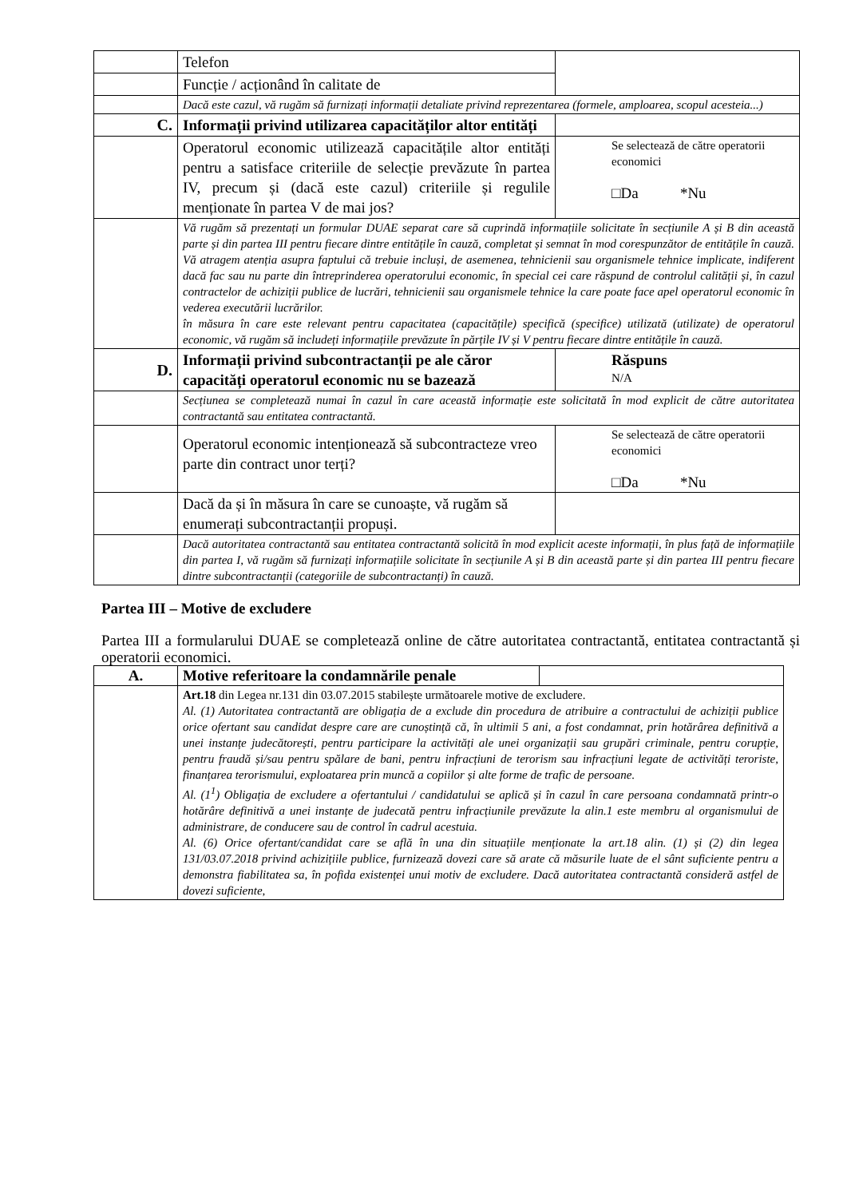| | Telefon | |
| | Funcție / acționând în calitate de | |
| | Dacă este cazul, vă rugăm să furnizați informații detaliate privind reprezentarea (formele, amploarea, scopul acesteia...) | |
| C. | Informații privind utilizarea capacităților altor entități | |
| | Operatorul economic utilizează capacitățile altor entități pentru a satisface criteriile de selecție prevăzute în partea IV, precum și (dacă este cazul) criteriile și regulile menționate în partea V de mai jos? | Se selectează de către operatorii economici □Da *Nu |
| | Vă rugăm să prezentați un formular DUAE separat care să cuprindă informațiile solicitate în secțiunile A și B din această parte și din partea III pentru fiecare dintre entitățile în cauză, completat și semnat în mod corespunzător de entitățile în cauză. Vă atragem atenția asupra faptului că trebuie incluși, de asemenea, tehnicienii sau organismele tehnice implicate, indiferent dacă fac sau nu parte din întreprinderea operatorului economic, în special cei care răspund de controlul calității și, în cazul contractelor de achiziții publice de lucrări, tehnicienii sau organismele tehnice la care poate face apel operatorul economic în vederea executării lucrărilor. în măsura în care este relevant pentru capacitatea (capacitățile) specifică (specifice) utilizată (utilizate) de operatorul economic, vă rugăm să includeți informațiile prevăzute în părțile IV și V pentru fiecare dintre entitățile în cauză. | |
| D. | Informații privind subcontractanții pe ale căror capacități operatorul economic nu se bazează | Răspuns N/A |
| | Secțiunea se completează numai în cazul în care această informație este solicitată în mod explicit de către autoritatea contractantă sau entitatea contractantă. | |
| | Operatorul economic intenționează să subcontracteze vreo parte din contract unor terți? | Se selectează de către operatorii economici □Da *Nu |
| | Dacă da și în măsura în care se cunoaște, vă rugăm să enumerați subcontractanții propuși. | |
| | Dacă autoritatea contractantă sau entitatea contractantă solicită în mod explicit aceste informații, în plus față de informațiile din partea I, vă rugăm să furnizați informațiile solicitate în secțiunile A și B din această parte și din partea III pentru fiecare dintre subcontractanții (categoriile de subcontractanți) în cauză. | |
Partea III – Motive de excludere
Partea III a formularului DUAE se completează online de către autoritatea contractantă, entitatea contractantă și operatorii economici.
| A. | Motive referitoare la condamnările penale | |
| | Art.18 din Legea nr.131 din 03.07.2015 stabilește următoarele motive de excludere. Al. (1) Autoritatea contractantă are obligația de a exclude din procedura de atribuire a contractului de achiziții publice orice ofertant sau candidat despre care are cunoștință că, în ultimii 5 ani, a fost condamnat, prin hotărârea definitivă a unei instanțe judecătorești, pentru participare la activități ale unei organizații sau grupări criminale, pentru corupție, pentru fraudă și/sau pentru spălare de bani, pentru infracțiuni de terorism sau infracțiuni legate de activități teroriste, finanțarea terorismului, exploatarea prin muncă a copiilor și alte forme de trafic de persoane. Al. (1<sup>1</sup>) Obligația de excludere a ofertantului / candidatului se aplică și în cazul în care persoana condamnată printr-o hotărâre definitivă a unei instanțe de judecată pentru infracțiunile prevăzute la alin.1 este membru al organismului de administrare, de conducere sau de control în cadrul acestuia. Al. (6) Orice ofertant/candidat care se află în una din situațiile menționate la art.18 alin. (1) și (2) din legea 131/03.07.2018 privind achizițiile publice, furnizează dovezi care să arate că măsurile luate de el sânt suficiente pentru a demonstra fiabilitatea sa, în pofida existenței unui motiv de excludere. Dacă autoritatea contractantă consideră astfel de dovezi suficiente, | |